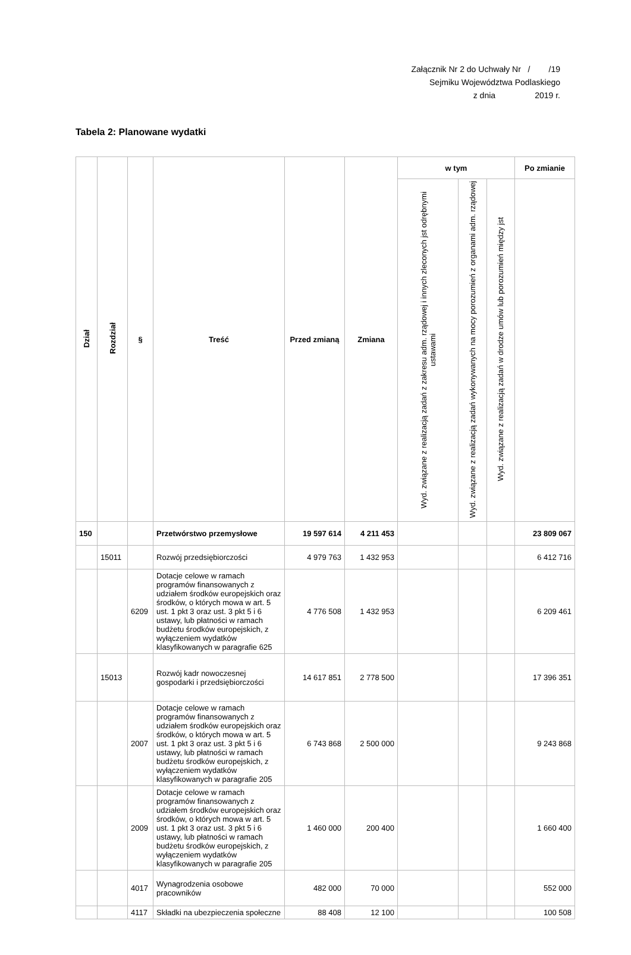Załącznik Nr 2 do Uchwały Nr / /19
Sejmiku Województwa Podlaskiego
z dnia 2019 r.
Tabela 2: Planowane wydatki
| Dział | Rozdział | § | Treść | Przed zmianą | Zmiana | w tym | | | Po zmianie |
| --- | --- | --- | --- | --- | --- | --- | --- | --- | --- |
| | | | | | | Wyd. związane z realizacją zadań z zakresu adm. rządowej i innych zleconych jst odrębnymi ustawami | Wyd. związane z realizacją zadań wykonywanych na mocy porozumień z organami adm. rządowej | Wyd. związane z realizacją zadań w drodze umów lub porozumień między jst | |
| 150 | | | Przetwórstwo przemysłowe | 19 597 614 | 4 211 453 | | | | 23 809 067 |
| | 15011 | | Rozwój przedsiębiorczości | 4 979 763 | 1 432 953 | | | | 6 412 716 |
| | | 6209 | Dotacje celowe w ramach programów finansowanych z udziałem środków europejskich oraz środków, o których mowa w art. 5 ust. 1 pkt 3 oraz ust. 3 pkt 5 i 6 ustawy, lub płatności w ramach budżetu środków europejskich, z wyłączeniem wydatków klasyfikowanych w paragrafie 625 | 4 776 508 | 1 432 953 | | | | 6 209 461 |
| | 15013 | | Rozwój kadr nowoczesnej gospodarki i przedsiębiorczości | 14 617 851 | 2 778 500 | | | | 17 396 351 |
| | | 2007 | Dotacje celowe w ramach programów finansowanych z udziałem środków europejskich oraz środków, o których mowa w art. 5 ust. 1 pkt 3 oraz ust. 3 pkt 5 i 6 ustawy, lub płatności w ramach budżetu środków europejskich, z wyłączeniem wydatków klasyfikowanych w paragrafie 205 | 6 743 868 | 2 500 000 | | | | 9 243 868 |
| | | 2009 | Dotacje celowe w ramach programów finansowanych z udziałem środków europejskich oraz środków, o których mowa w art. 5 ust. 1 pkt 3 oraz ust. 3 pkt 5 i 6 ustawy, lub płatności w ramach budżetu środków europejskich, z wyłączeniem wydatków klasyfikowanych w paragrafie 205 | 1 460 000 | 200 400 | | | | 1 660 400 |
| | | 4017 | Wynagrodzenia osobowe pracowników | 482 000 | 70 000 | | | | 552 000 |
| | | 4117 | Składki na ubezpieczenia społeczne | 88 408 | 12 100 | | | | 100 508 |